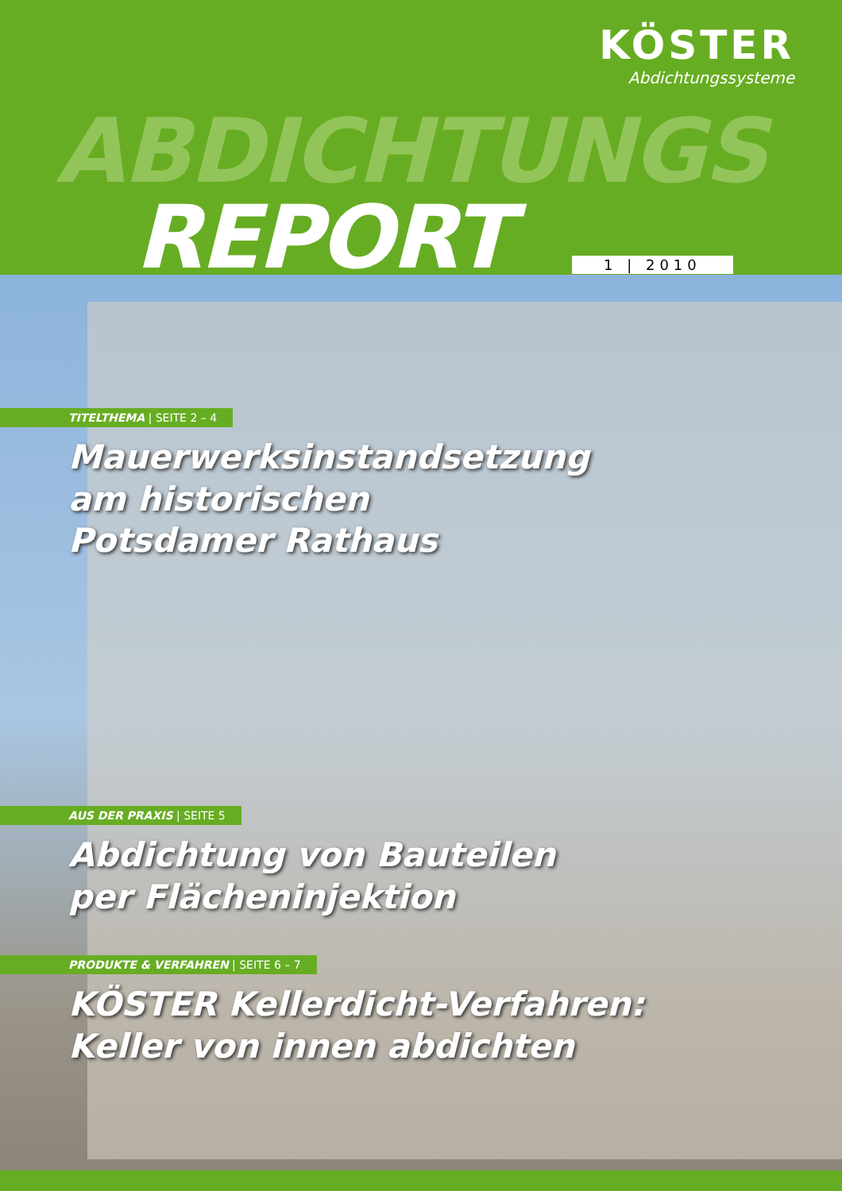KÖSTER
Abdichtungssysteme
ABDICHTUNGS
REPORT 1 | 2010
TITELTHEMA | SEITE 2 – 4
Mauerwerksinstandsetzung
am historischen
Potsdamer Rathaus
AUS DER PRAXIS | SEITE 5
Abdichtung von Bauteilen
per Flächeninjektion
PRODUKTE & VERFAHREN | SEITE 6 – 7
KÖSTER Kellerdicht-Verfahren:
Keller von innen abdichten